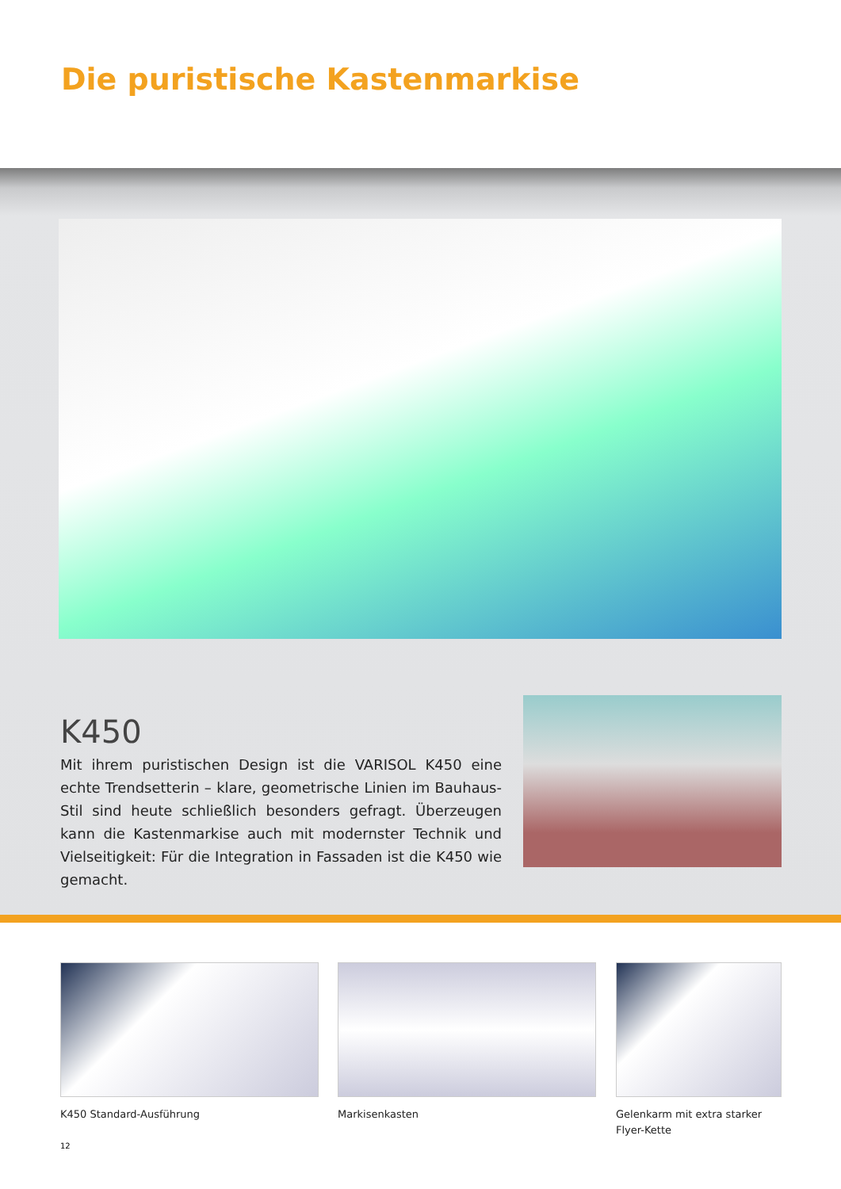Die puristische Kastenmarkise
K450
Mit ihrem puristischen Design ist die VARISOL K450 eine echte Trendsetterin – klare, geometrische Linien im Bauhaus-Stil sind heute schließlich besonders gefragt. Überzeugen kann die Kastenmarkise auch mit modernster Technik und Vielseitigkeit: Für die Integration in Fassaden ist die K450 wie gemacht.
K450 Standard-Ausführung Markisenkasten
Gelenkarm mit extra starker
Flyer-Kette
12